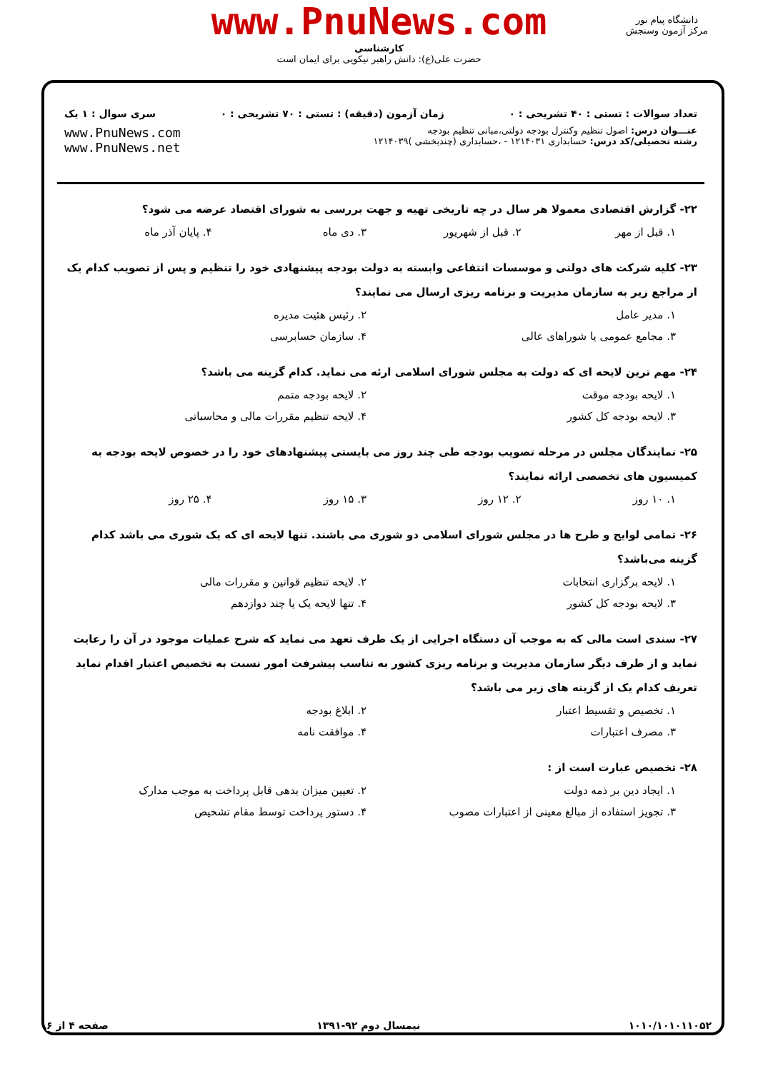www.PnuNews.com
کارشناسی
حضرت علی(ع): دانش راهبر نیکویی برای ایمان است
دانشگاه پیام نور
مرکز آزمون وسنجش
تعداد سوالات : تستی : ۴۰ تشریحی : ۰ زمان آزمون (دقیقه) : تستی : ۷۰ تشریحی : ۰ سری سوال : ۱ یک
عنـــوان درس: اصول تنظیم وکنترل بودجه دولتی،مبانی تنظیم بودجه
رشته تحصیلی/کد درس: حسابداری ۱۲۱۴۰۳۱ - ،حسابداری (چندبخشی )۱۲۱۴۰۳۹
www.PnuNews.com
www.PnuNews.net
۲۲- گزارش اقتصادی معمولا هر سال در چه تاریخی تهیه و جهت بررسی به شورای اقتصاد عرضه می شود؟
۱. قبل از مهر ۲. قبل از شهریور ۳. دی ماه ۴. پایان آذر ماه
۲۳- کلیه شرکت های دولتی و موسسات انتفاعی وابسته به دولت بودجه پیشنهادی خود را تنظیم و پس از تصویب کدام یک از مراجع زیر به سازمان مدیریت و برنامه ریزی ارسال می نمایند؟
۱. مدیر عامل ۲. رئیس هئیت مدیره ۳. مجامع عمومی یا شوراهای عالی ۴. سازمان حسابرسی
۲۴- مهم ترین لایحه ای که دولت به مجلس شورای اسلامی ارئه می نماید. کدام گزینه می باشد؟
۱. لایحه بودجه موقت ۲. لایحه بودجه متمم ۳. لایحه بودجه کل کشور ۴. لایحه تنظیم مقررات مالی و محاسباتی
۲۵- نمایندگان مجلس در مرحله تصویب بودجه طی چند روز می بایستی پیشنهادهای خود را در خصوص لایحه بودجه به کمیسیون های تخصصی ارائه نمایند؟
۱. ۱۰ روز ۲. ۱۲ روز ۳. ۱۵ روز ۴. ۲۵ روز
۲۶- تمامی لوایح و طرح ها در مجلس شورای اسلامی دو شوری می باشند. تنها لایحه ای که یک شوری می باشد کدام گزینه می‌باشد؟
۱. لایحه برگزاری انتخابات ۲. لایحه تنظیم قوانین و مقررات مالی ۳. لایحه بودجه کل کشور ۴. تنها لایحه یک یا چند دوازدهم
۲۷- سندی است مالی که به موجب آن دستگاه اجرایی از یک طرف تعهد می نماید که شرح عملیات موجود در آن را رعایت نماید و از طرف دیگر سازمان مدیریت و برنامه ریزی کشور به تناسب پیشرفت امور نسبت به تخصیص اعتبار اقدام نماید تعریف کدام یک از گزینه های زیر می باشد؟
۱. تخصیص و تقسیط اعتبار ۲. ابلاغ بودجه ۳. مصرف اعتبارات ۴. موافقت نامه
۲۸- تخصیص عبارت است از :
۱. ایجاد دین بر ذمه دولت ۲. تعیین میزان بدهی قابل پرداخت به موجب مدارک ۳. تجویز استفاده از مبالغ معینی از اعتبارات مصوب ۴. دستور پرداخت توسط مقام تشخیص
۱۰۱۰/۱۰۱۰۱۱۰۵۲ نیمسال دوم ۹۲-۱۳۹۱ صفحه ۴ از ۶